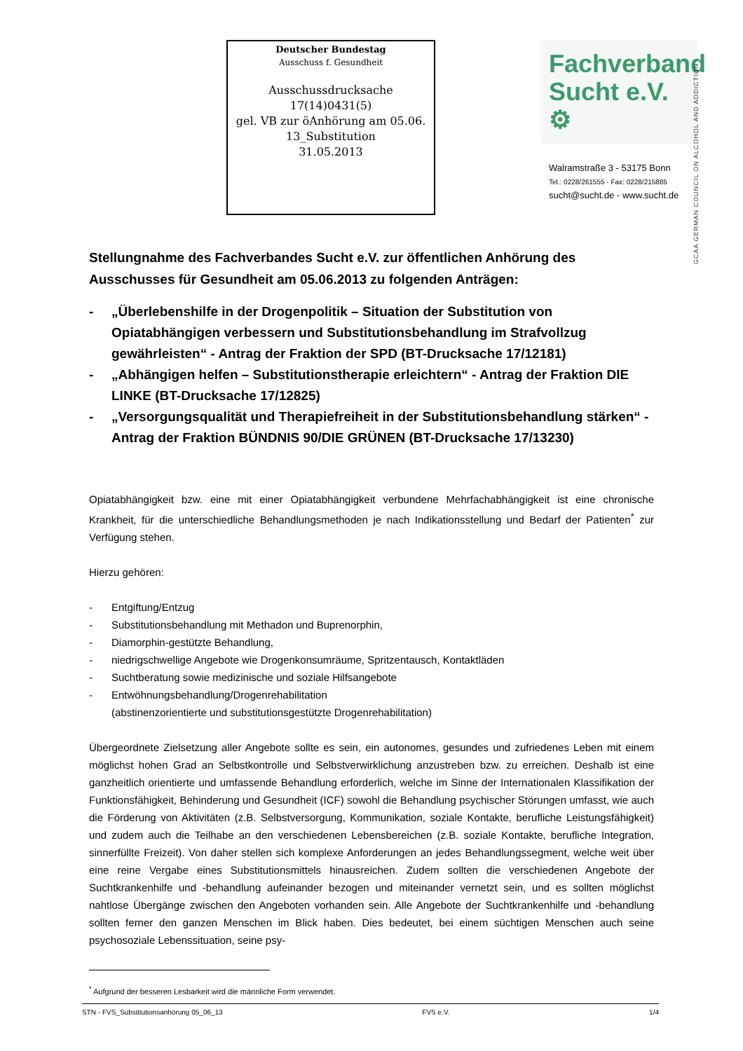Deutscher Bundestag
Ausschuss f. Gesundheit
Ausschussdrucksache
17(14)0431(5)
gel. VB zur öAnhörung am 05.06.
13_Substitution
31.05.2013
Fachverband
Sucht e.V. ⚙
Walramstraße 3 - 53175 Bonn
Tel.: 0228/261555 - Fax: 0228/215885
sucht@sucht.de - www.sucht.de
GCAA GERMAN COUNCIL ON ALCOHOL AND ADDICTION
Stellungnahme des Fachverbandes Sucht e.V. zur öffentlichen Anhörung des Ausschusses für Gesundheit am 05.06.2013 zu folgenden Anträgen:
- „Überlebenshilfe in der Drogenpolitik – Situation der Substitution von Opiatabhängigen verbessern und Substitutionsbehandlung im Strafvollzug gewährleisten“ - Antrag der Fraktion der SPD (BT-Drucksache 17/12181)
- „Abhängigen helfen – Substitutionstherapie erleichtern“ - Antrag der Fraktion DIE LINKE (BT-Drucksache 17/12825)
- „Versorgungsqualität und Therapiefreiheit in der Substitutionsbehandlung stärken“ - Antrag der Fraktion BÜNDNIS 90/DIE GRÜNEN (BT-Drucksache 17/13230)
Opiatabhängigkeit bzw. eine mit einer Opiatabhängigkeit verbundene Mehrfachabhängigkeit ist eine chronische Krankheit, für die unterschiedliche Behandlungsmethoden je nach Indikationsstellung und Bedarf der Patienten<sup>*</sup> zur Verfügung stehen.
Hierzu gehören:
- Entgiftung/Entzug
- Substitutionsbehandlung mit Methadon und Buprenorphin,
- Diamorphin-gestützte Behandlung,
- niedrigschwellige Angebote wie Drogenkonsumräume, Spritzentausch, Kontaktläden
- Suchtberatung sowie medizinische und soziale Hilfsangebote
- Entwöhnungsbehandlung/Drogenrehabilitation
(abstinenzorientierte und substitutionsgestützte Drogenrehabilitation)
Übergeordnete Zielsetzung aller Angebote sollte es sein, ein autonomes, gesundes und zufriedenes Leben mit einem möglichst hohen Grad an Selbstkontrolle und Selbstverwirklichung anzustreben bzw. zu erreichen. Deshalb ist eine ganzheitlich orientierte und umfassende Behandlung erforderlich, welche im Sinne der Internationalen Klassifikation der Funktionsfähigkeit, Behinderung und Gesundheit (ICF) sowohl die Behandlung psychischer Störungen umfasst, wie auch die Förderung von Aktivitäten (z.B. Selbstversorgung, Kommunikation, soziale Kontakte, berufliche Leistungsfähigkeit) und zudem auch die Teilhabe an den verschiedenen Lebensbereichen (z.B. soziale Kontakte, berufliche Integration, sinnerfüllte Freizeit). Von daher stellen sich komplexe Anforderungen an jedes Behandlungssegment, welche weit über eine reine Vergabe eines Substitutionsmittels hinausreichen. Zudem sollten die verschiedenen Angebote der Suchtkrankenhilfe und -behandlung aufeinander bezogen und miteinander vernetzt sein, und es sollten möglichst nahtlose Übergänge zwischen den Angeboten vorhanden sein. Alle Angebote der Suchtkrankenhilfe und -behandlung sollten ferner den ganzen Menschen im Blick haben. Dies bedeutet, bei einem süchtigen Menschen auch seine psychosoziale Lebenssituation, seine psy-
<sup>*</sup> Aufgrund der besseren Lesbarkeit wird die männliche Form verwendet.
STN - FVS_Substitutionsanhörung 05_06_13 FVS e.V. 1/4